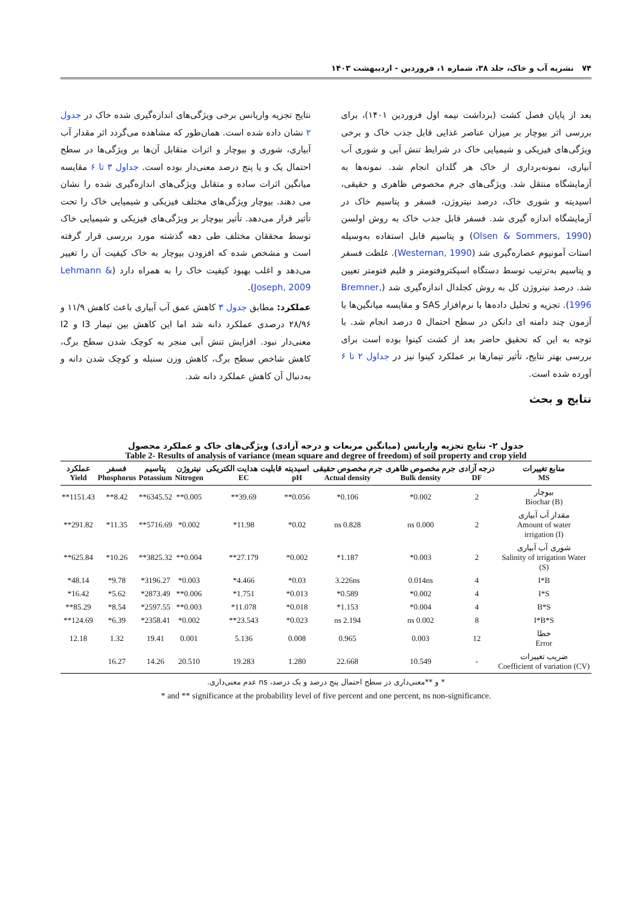۷۴ نشریه آب و خاک، جلد ۳۸، شماره ۱، فروردین - اردیبهشت ۱۴۰۳
بعد از پایان فصل کشت (برداشت نیمه اول فروردین ۱۴۰۱)، برای بررسی اثر بیوچار بر میزان عناصر غذایی قابل جذب خاک و برخی ویژگی‌های فیزیکی و شیمیایی خاک در شرایط تنش آبی و شوری آب آبیاری، نمونه‌برداری از خاک هر گلدان انجام شد. نمونه‌ها به آزمایشگاه منتقل شد. ویژگی‌های جرم مخصوص ظاهری و حقیقی، اسیدیته و شوری خاک، درصد نیتروژن، فسفر و پتاسیم خاک در آزمایشگاه اندازه گیری شد. فسفر قابل جذب خاک به روش اولسن (Olsen & Sommers, 1990) و پتاسیم قابل استفاده به‌وسیله استات آمونیوم عصاره‌گیری شد (Westeman, 1990). غلظت فسفر و پتاسیم به‌ترتیب توسط دستگاه اسپکتروفتومتر و فلیم فتومتر تعیین شد. درصد نیتروژن کل به روش کجلدال اندازه‌گیری شد (Bremner, 1996). تجزیه و تحلیل داده‌ها با نرم‌افزار SAS و مقایسه میانگین‌ها با آزمون چند دامنه ای دانکن در سطح احتمال ۵ درصد انجام شد. با توجه به این که تحقیق حاضر بعد از کشت کینوا بوده است برای بررسی بهتر نتایج، تأثیر تیمارها بر عملکرد کینوا نیز در جداول ۲ تا ۶ آورده شده است.
نتایج و بحث
نتایج تجزیه واریانس برخی ویژگی‌های اندازه‌گیری شده خاک در جدول ۲ نشان داده شده است. همان‌طور که مشاهده می‌گردد اثر مقدار آب آبیاری، شوری و بیوچار و اثرات متقابل آن‌ها بر ویژگی‌ها در سطح احتمال یک و یا پنج درصد معنی‌دار بوده است. جداول ۳ تا ۶ مقایسه میانگین اثرات ساده و متقابل ویژگی‌های اندازه‌گیری شده را نشان می دهند. بیوچار ویژگی‌های مختلف فیزیکی و شیمیایی خاک را تحت تأثیر قرار می‌دهد. تأثیر بیوچار بر ویژگی‌های فیزیکی و شیمیایی خاک توسط محققان مختلف طی دهه گذشته مورد بررسی قرار گرفته است و مشخص شده که افزودن بیوچار به خاک کیفیت آن را تغییر می‌دهد و اغلب بهبود کیفیت خاک را به همراه دارد (Lehmann & Joseph, 2009).
عملکرد: مطابق جدول ۳ کاهش عمق آب آبیاری باعث کاهش ۱۱/۹ و ۲۸/۹۶ درصدی عملکرد دانه شد اما این کاهش بین تیمار I3 و I2 معنی‌دار نبود. افزایش تنش آبی منجر به کوچک شدن سطح برگ، کاهش شاخص سطح برگ، کاهش وزن سنبله و کوچک شدن دانه و به‌دنبال آن کاهش عملکرد دانه شد.
جدول ۲- نتایج تجزیه واریانس (میانگین مربعات و درجه آزادی) ویژگی‌های خاک و عملکرد محصول
Table 2- Results of analysis of variance (mean square and degree of freedom) of soil property and crop yield
| منابع تغییرات MS | درجه آزادی DF | جرم مخصوص ظاهری Bulk density | جرم مخصوص حقیقی Actual density | اسیدیته pH | قابلیت هدایت الکتریکی EC | نیتروژن Nitrogen | پتاسیم Potassium | فسفر Phosphorus | عملکرد Yield |
| --- | --- | --- | --- | --- | --- | --- | --- | --- | --- |
| بیوچار (B) Biochar | 2 | 0.002* | 0.106* | 0.056** | 39.69** | 0.005** | 6345.52** | 8.42** | 1151.43** |
| مقدار آب آبیاری Amount of water (I) irrigation | 2 | 0.000 ns | 0.828 ns | 0.02* | 11.98* | 0.002* | 5716.69** | 11.35* | 291.82** |
| شوری آب آبیاری Salinity of irrigation Water (S) | 2 | 0.003* | 1.187* | 0.002* | 27.179** | 0.004** | 3825.32** | 10.26* | 625.84** |
| I*B | 4 | 0.014ns | 3.226ns | 0.03* | 4.466* | 0.003* | 3196.27* | 9.78* | 48.14* |
| I*S | 4 | 0.002* | 0.589* | 0.013* | 1.751* | 0.006** | 2873.49* | 5.62* | 16.42* |
| B*S | 4 | 0.004* | 1.153* | 0.018* | 11.078* | 0.003** | 2597.55* | 8.54* | 85.29** |
| I*B*S | 8 | 0.002 ns | 2.194 ns | 0.023* | 23.543** | 0.002* | 2358.41* | 6.39* | 124.69** |
| خطا Error | 12 | 0.003 | 0.965 | 0.008 | 5.136 | 0.001 | 19.41 | 1.32 | 12.18 |
| ضریب تغییرات Coefficient of variation (CV) | - | 10.549 | 22.668 | 1.280 | 19.283 | 20.510 | 14.26 | 16.27 | |
* و **معنی‌داری در سطح احتمال پنج درصد و یک درصد، ns عدم معنی‌داری.
* and ** significance at the probability level of five percent and one percent, ns non-significance.